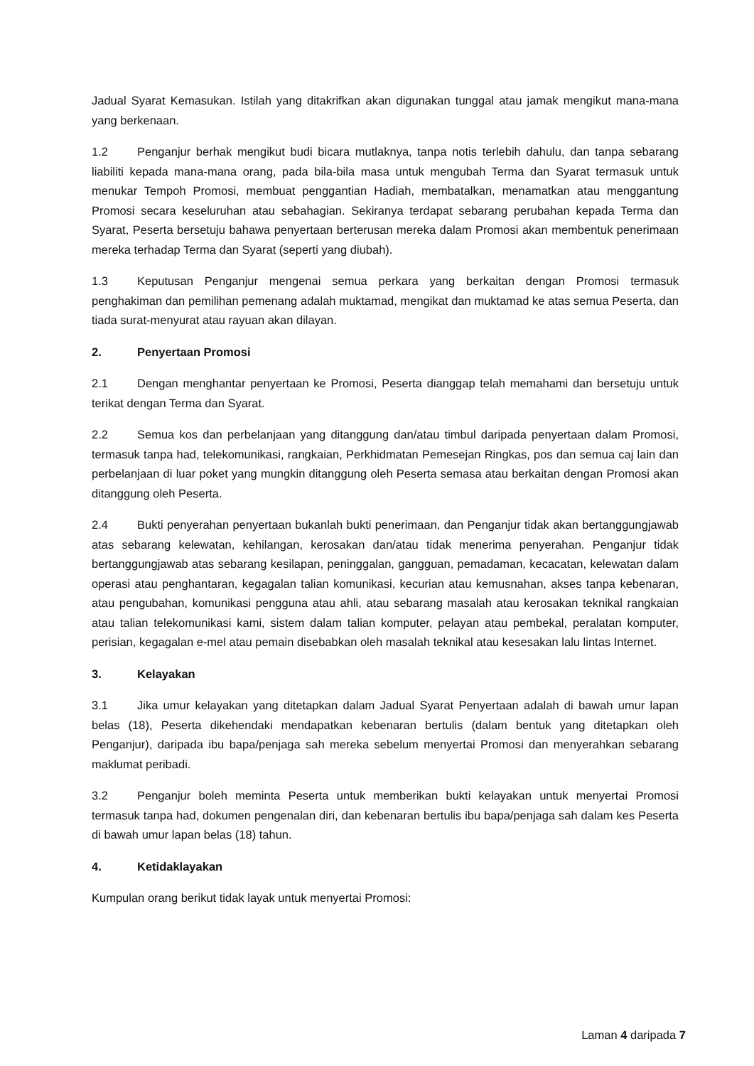Jadual Syarat Kemasukan. Istilah yang ditakrifkan akan digunakan tunggal atau jamak mengikut mana-mana yang berkenaan.
1.2 Penganjur berhak mengikut budi bicara mutlaknya, tanpa notis terlebih dahulu, dan tanpa sebarang liabiliti kepada mana-mana orang, pada bila-bila masa untuk mengubah Terma dan Syarat termasuk untuk menukar Tempoh Promosi, membuat penggantian Hadiah, membatalkan, menamatkan atau menggantung Promosi secara keseluruhan atau sebahagian. Sekiranya terdapat sebarang perubahan kepada Terma dan Syarat, Peserta bersetuju bahawa penyertaan berterusan mereka dalam Promosi akan membentuk penerimaan mereka terhadap Terma dan Syarat (seperti yang diubah).
1.3 Keputusan Penganjur mengenai semua perkara yang berkaitan dengan Promosi termasuk penghakiman dan pemilihan pemenang adalah muktamad, mengikat dan muktamad ke atas semua Peserta, dan tiada surat-menyurat atau rayuan akan dilayan.
2. Penyertaan Promosi
2.1 Dengan menghantar penyertaan ke Promosi, Peserta dianggap telah memahami dan bersetuju untuk terikat dengan Terma dan Syarat.
2.2 Semua kos dan perbelanjaan yang ditanggung dan/atau timbul daripada penyertaan dalam Promosi, termasuk tanpa had, telekomunikasi, rangkaian, Perkhidmatan Pemesejan Ringkas, pos dan semua caj lain dan perbelanjaan di luar poket yang mungkin ditanggung oleh Peserta semasa atau berkaitan dengan Promosi akan ditanggung oleh Peserta.
2.4 Bukti penyerahan penyertaan bukanlah bukti penerimaan, dan Penganjur tidak akan bertanggungjawab atas sebarang kelewatan, kehilangan, kerosakan dan/atau tidak menerima penyerahan. Penganjur tidak bertanggungjawab atas sebarang kesilapan, peninggalan, gangguan, pemadaman, kecacatan, kelewatan dalam operasi atau penghantaran, kegagalan talian komunikasi, kecurian atau kemusnahan, akses tanpa kebenaran, atau pengubahan, komunikasi pengguna atau ahli, atau sebarang masalah atau kerosakan teknikal rangkaian atau talian telekomunikasi kami, sistem dalam talian komputer, pelayan atau pembekal, peralatan komputer, perisian, kegagalan e-mel atau pemain disebabkan oleh masalah teknikal atau kesesakan lalu lintas Internet.
3. Kelayakan
3.1 Jika umur kelayakan yang ditetapkan dalam Jadual Syarat Penyertaan adalah di bawah umur lapan belas (18), Peserta dikehendaki mendapatkan kebenaran bertulis (dalam bentuk yang ditetapkan oleh Penganjur), daripada ibu bapa/penjaga sah mereka sebelum menyertai Promosi dan menyerahkan sebarang maklumat peribadi.
3.2 Penganjur boleh meminta Peserta untuk memberikan bukti kelayakan untuk menyertai Promosi termasuk tanpa had, dokumen pengenalan diri, dan kebenaran bertulis ibu bapa/penjaga sah dalam kes Peserta di bawah umur lapan belas (18) tahun.
4. Ketidaklayakan
Kumpulan orang berikut tidak layak untuk menyertai Promosi:
Laman 4 daripada 7